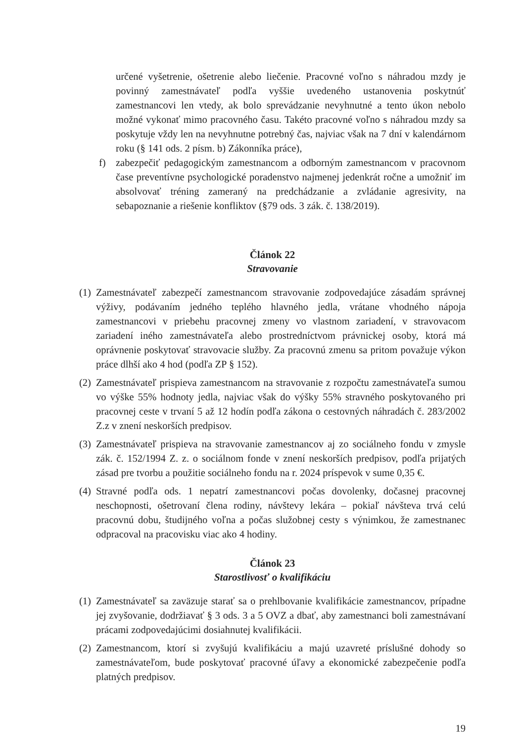určené vyšetrenie, ošetrenie alebo liečenie. Pracovné voľno s náhradou mzdy je povinný zamestnávateľ podľa vyššie uvedeného ustanovenia poskytnúť zamestnancovi len vtedy, ak bolo sprevádzanie nevyhnutné a tento úkon nebolo možné vykonať mimo pracovného času. Takéto pracovné voľno s náhradou mzdy sa poskytuje vždy len na nevyhnutne potrebný čas, najviac však na 7 dní v kalendárnom roku (§ 141 ods. 2 písm. b) Zákonníka práce),
f) zabezpečiť pedagogickým zamestnancom a odborným zamestnancom v pracovnom čase preventívne psychologické poradenstvo najmenej jedenkrát ročne a umožniť im absolvovať tréning zameraný na predchádzanie a zvládanie agresivity, na sebapoznanie a riešenie konfliktov (§79 ods. 3 zák. č. 138/2019).
Článok 22
Stravovanie
(1) Zamestnávateľ zabezpečí zamestnancom stravovanie zodpovedajúce zásadám správnej výživy, podávaním jedného teplého hlavného jedla, vrátane vhodného nápoja zamestnancovi v priebehu pracovnej zmeny vo vlastnom zariadení, v stravovacom zariadení iného zamestnávateľa alebo prostredníctvom právnickej osoby, ktorá má oprávnenie poskytovať stravovacie služby. Za pracovnú zmenu sa pritom považuje výkon práce dlhší ako 4 hod (podľa ZP § 152).
(2) Zamestnávateľ prispieva zamestnancom na stravovanie z rozpočtu zamestnávateľa sumou vo výške 55% hodnoty jedla, najviac však do výšky 55% stravného poskytovaného pri pracovnej ceste v trvaní 5 až 12 hodín podľa zákona o cestovných náhradách č. 283/2002 Z.z v znení neskorších predpisov.
(3) Zamestnávateľ prispieva na stravovanie zamestnancov aj zo sociálneho fondu v zmysle zák. č. 152/1994 Z. z. o sociálnom fonde v znení neskorších predpisov, podľa prijatých zásad pre tvorbu a použitie sociálneho fondu na r. 2024 príspevok v sume 0,35 €.
(4) Stravné podľa ods. 1 nepatrí zamestnancovi počas dovolenky, dočasnej pracovnej neschopnosti, ošetrovaní člena rodiny, návštevy lekára – pokiaľ návšteva trvá celú pracovnú dobu, študijného voľna a počas služobnej cesty s výnimkou, že zamestnanec odpracoval na pracovisku viac ako 4 hodiny.
Článok 23
Starostlivosť o kvalifikáciu
(1) Zamestnávateľ sa zaväzuje starať sa o prehlbovanie kvalifikácie zamestnancov, prípadne jej zvyšovanie, dodržiavať § 3 ods. 3 a 5 OVZ a dbať, aby zamestnanci boli zamestnávaní prácami zodpovedajúcimi dosiahnutej kvalifikácii.
(2) Zamestnancom, ktorí si zvyšujú kvalifikáciu a majú uzavreté príslušné dohody so zamestnávateľom, bude poskytovať pracovné úľavy a ekonomické zabezpečenie podľa platných predpisov.
19